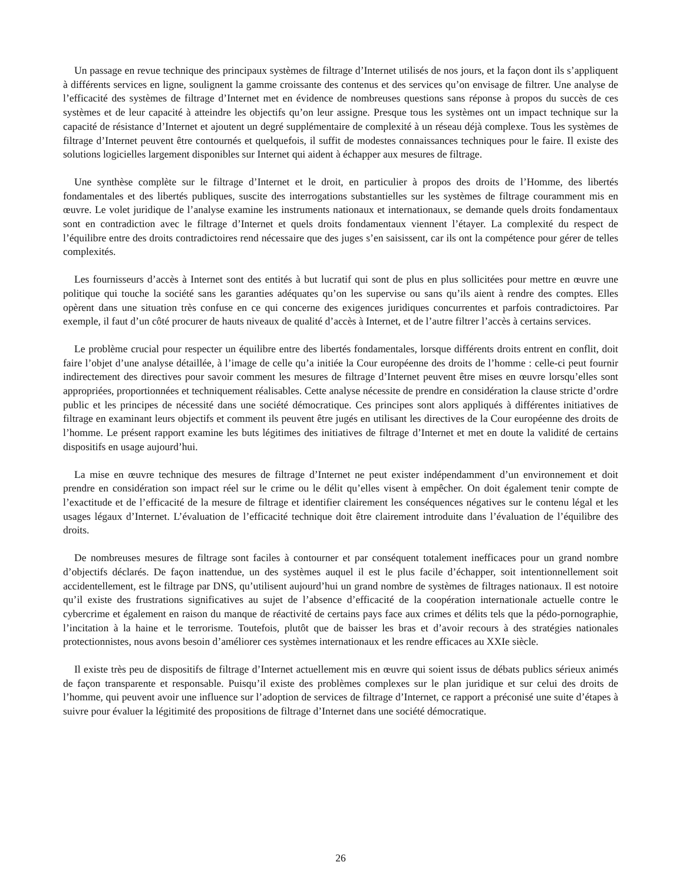Un passage en revue technique des principaux systèmes de filtrage d’Internet utilisés de nos jours, et la façon dont ils s’appliquent à différents services en ligne, soulignent la gamme croissante des contenus et des services qu’on envisage de filtrer. Une analyse de l’efficacité des systèmes de filtrage d’Internet met en évidence de nombreuses questions sans réponse à propos du succès de ces systèmes et de leur capacité à atteindre les objectifs qu’on leur assigne. Presque tous les systèmes ont un impact technique sur la capacité de résistance d’Internet et ajoutent un degré supplémentaire de complexité à un réseau déjà complexe. Tous les systèmes de filtrage d’Internet peuvent être contournés et quelquefois, il suffit de modestes connaissances techniques pour le faire. Il existe des solutions logicielles largement disponibles sur Internet qui aident à échapper aux mesures de filtrage.
Une synthèse complète sur le filtrage d’Internet et le droit, en particulier à propos des droits de l’Homme, des libertés fondamentales et des libertés publiques, suscite des interrogations substantielles sur les systèmes de filtrage couramment mis en œuvre. Le volet juridique de l’analyse examine les instruments nationaux et internationaux, se demande quels droits fondamentaux sont en contradiction avec le filtrage d’Internet et quels droits fondamentaux viennent l’étayer. La complexité du respect de l’équilibre entre des droits contradictoires rend nécessaire que des juges s’en saisissent, car ils ont la compétence pour gérer de telles complexités.
Les fournisseurs d’accès à Internet sont des entités à but lucratif qui sont de plus en plus sollicitées pour mettre en œuvre une politique qui touche la société sans les garanties adéquates qu’on les supervise ou sans qu’ils aient à rendre des comptes. Elles opèrent dans une situation très confuse en ce qui concerne des exigences juridiques concurrentes et parfois contradictoires. Par exemple, il faut d’un côté procurer de hauts niveaux de qualité d’accès à Internet, et de l’autre filtrer l’accès à certains services.
Le problème crucial pour respecter un équilibre entre des libertés fondamentales, lorsque différents droits entrent en conflit, doit faire l’objet d’une analyse détaillée, à l’image de celle qu’a initiée la Cour européenne des droits de l’homme : celle-ci peut fournir indirectement des directives pour savoir comment les mesures de filtrage d’Internet peuvent être mises en œuvre lorsqu’elles sont appropriées, proportionnées et techniquement réalisables. Cette analyse nécessite de prendre en considération la clause stricte d’ordre public et les principes de nécessité dans une société démocratique. Ces principes sont alors appliqués à différentes initiatives de filtrage en examinant leurs objectifs et comment ils peuvent être jugés en utilisant les directives de la Cour européenne des droits de l’homme. Le présent rapport examine les buts légitimes des initiatives de filtrage d’Internet et met en doute la validité de certains dispositifs en usage aujourd’hui.
La mise en œuvre technique des mesures de filtrage d’Internet ne peut exister indépendamment d’un environnement et doit prendre en considération son impact réel sur le crime ou le délit qu’elles visent à empêcher. On doit également tenir compte de l’exactitude et de l’efficacité de la mesure de filtrage et identifier clairement les conséquences négatives sur le contenu légal et les usages légaux d’Internet. L’évaluation de l’efficacité technique doit être clairement introduite dans l’évaluation de l’équilibre des droits.
De nombreuses mesures de filtrage sont faciles à contourner et par conséquent totalement inefficaces pour un grand nombre d’objectifs déclarés. De façon inattendue, un des systèmes auquel il est le plus facile d’échapper, soit intentionnellement soit accidentellement, est le filtrage par DNS, qu’utilisent aujourd’hui un grand nombre de systèmes de filtrages nationaux. Il est notoire qu’il existe des frustrations significatives au sujet de l’absence d’efficacité de la coopération internationale actuelle contre le cybercrime et également en raison du manque de réactivité de certains pays face aux crimes et délits tels que la pédo-pornographie, l’incitation à la haine et le terrorisme. Toutefois, plutôt que de baisser les bras et d’avoir recours à des stratégies nationales protectionnistes, nous avons besoin d’améliorer ces systèmes internationaux et les rendre efficaces au XXIe siècle.
Il existe très peu de dispositifs de filtrage d’Internet actuellement mis en œuvre qui soient issus de débats publics sérieux animés de façon transparente et responsable. Puisqu’il existe des problèmes complexes sur le plan juridique et sur celui des droits de l’homme, qui peuvent avoir une influence sur l’adoption de services de filtrage d’Internet, ce rapport a préconisé une suite d’étapes à suivre pour évaluer la légitimité des propositions de filtrage d’Internet dans une société démocratique.
26